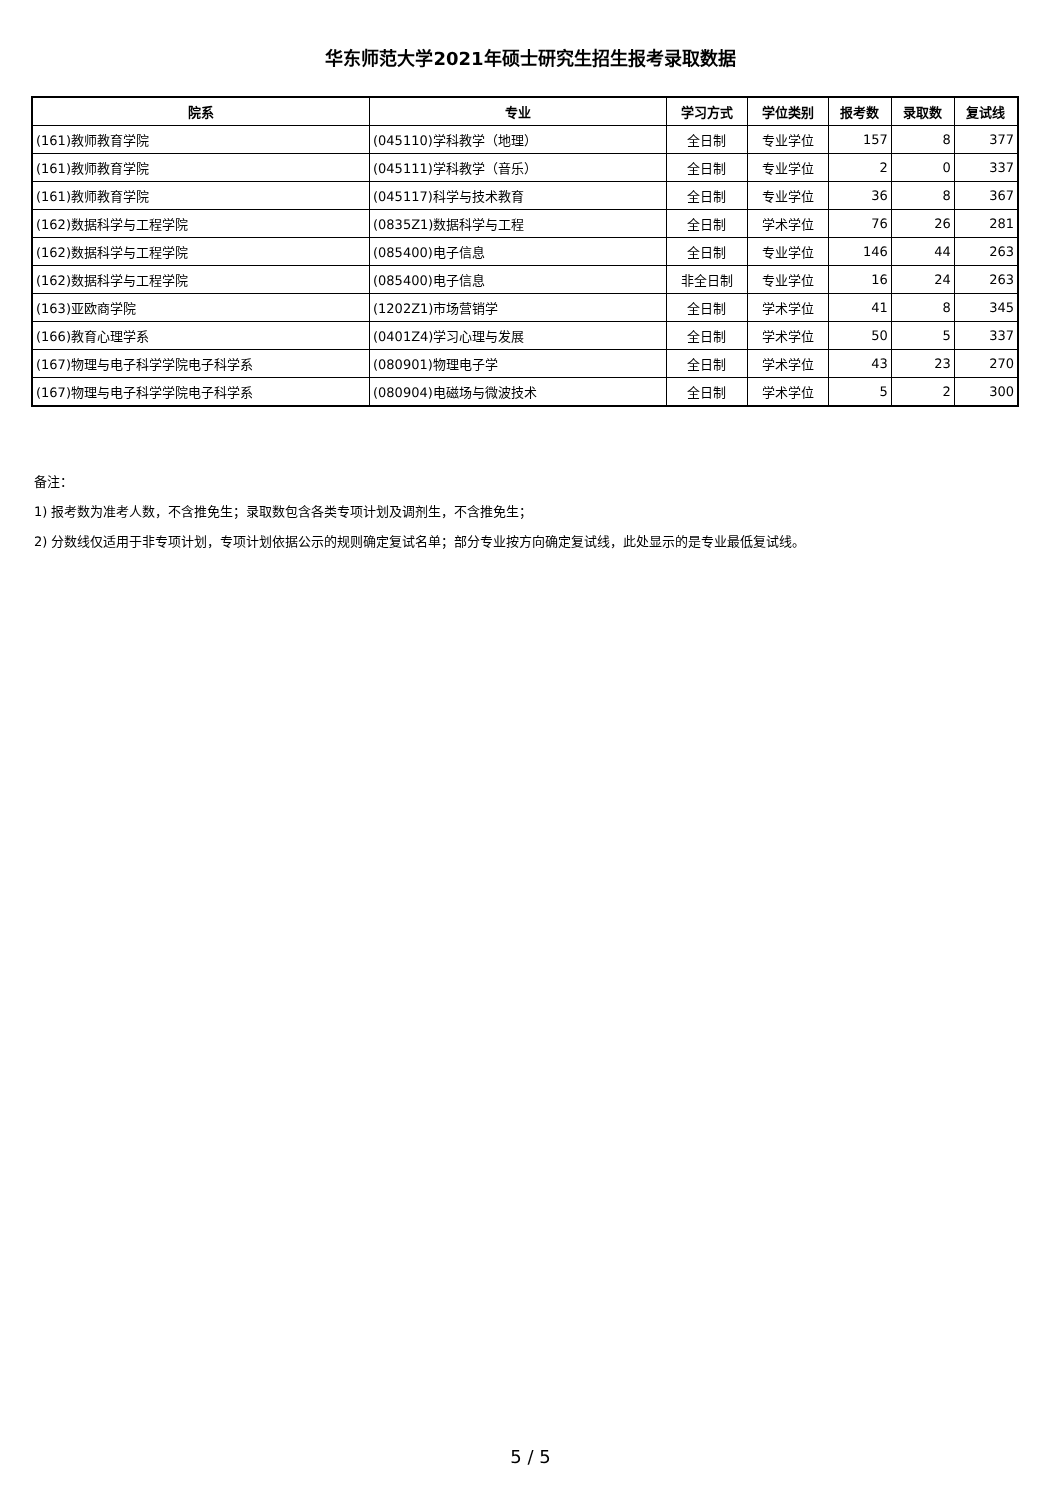华东师范大学2021年硕士研究生招生报考录取数据
| 院系 | 专业 | 学习方式 | 学位类别 | 报考数 | 录取数 | 复试线 |
| --- | --- | --- | --- | --- | --- | --- |
| (161)教师教育学院 | (045110)学科教学（地理） | 全日制 | 专业学位 | 157 | 8 | 377 |
| (161)教师教育学院 | (045111)学科教学（音乐） | 全日制 | 专业学位 | 2 | 0 | 337 |
| (161)教师教育学院 | (045117)科学与技术教育 | 全日制 | 专业学位 | 36 | 8 | 367 |
| (162)数据科学与工程学院 | (0835Z1)数据科学与工程 | 全日制 | 学术学位 | 76 | 26 | 281 |
| (162)数据科学与工程学院 | (085400)电子信息 | 全日制 | 专业学位 | 146 | 44 | 263 |
| (162)数据科学与工程学院 | (085400)电子信息 | 非全日制 | 专业学位 | 16 | 24 | 263 |
| (163)亚欧商学院 | (1202Z1)市场营销学 | 全日制 | 学术学位 | 41 | 8 | 345 |
| (166)教育心理学系 | (0401Z4)学习心理与发展 | 全日制 | 学术学位 | 50 | 5 | 337 |
| (167)物理与电子科学学院电子科学系 | (080901)物理电子学 | 全日制 | 学术学位 | 43 | 23 | 270 |
| (167)物理与电子科学学院电子科学系 | (080904)电磁场与微波技术 | 全日制 | 学术学位 | 5 | 2 | 300 |
备注：
1) 报考数为准考人数，不含推免生；录取数包含各类专项计划及调剂生，不含推免生；
2) 分数线仅适用于非专项计划，专项计划依据公示的规则确定复试名单；部分专业按方向确定复试线，此处显示的是专业最低复试线。
5 / 5